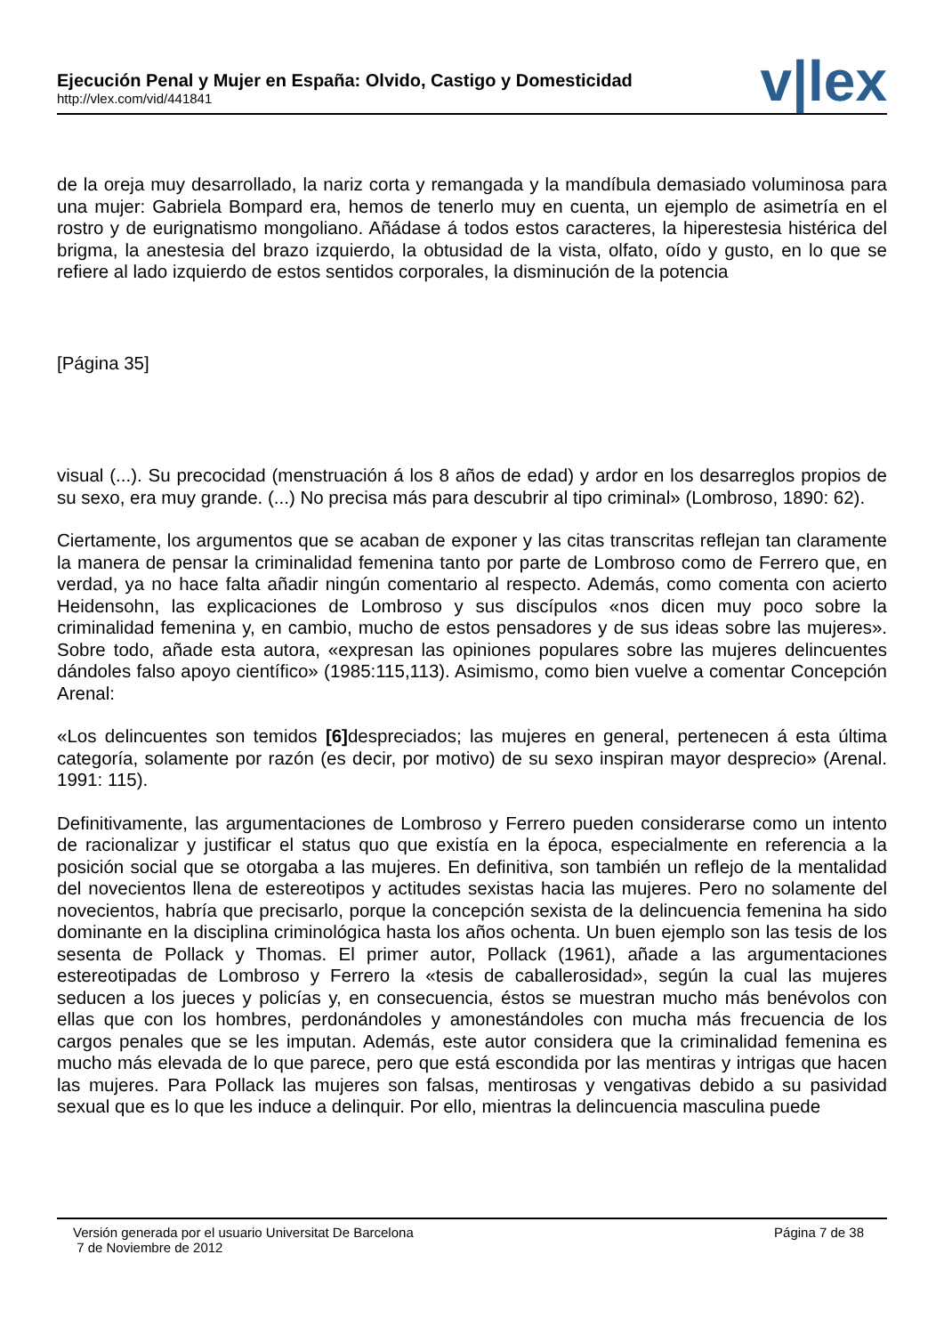Ejecución Penal y Mujer en España: Olvido, Castigo y Domesticidad
http://vlex.com/vid/441841
v|lex
de la oreja muy desarrollado, la nariz corta y remangada y la mandíbula demasiado voluminosa para una mujer: Gabriela Bompard era, hemos de tenerlo muy en cuenta, un ejemplo de asimetría en el rostro y de eurignatismo mongoliano. Añádase á todos estos caracteres, la hiperestesia histérica del brigma, la anestesia del brazo izquierdo, la obtusidad de la vista, olfato, oído y gusto, en lo que se refiere al lado izquierdo de estos sentidos corporales, la disminución de la potencia
[Página 35]
visual (...). Su precocidad (menstruación á los 8 años de edad) y ardor en los desarreglos propios de su sexo, era muy grande. (...) No precisa más para descubrir al tipo criminal» (Lombroso, 1890: 62).
Ciertamente, los argumentos que se acaban de exponer y las citas transcritas reflejan tan claramente la manera de pensar la criminalidad femenina tanto por parte de Lombroso como de Ferrero que, en verdad, ya no hace falta añadir ningún comentario al respecto. Además, como comenta con acierto Heidensohn, las explicaciones de Lombroso y sus discípulos «nos dicen muy poco sobre la criminalidad femenina y, en cambio, mucho de estos pensadores y de sus ideas sobre las mujeres». Sobre todo, añade esta autora, «expresan las opiniones populares sobre las mujeres delincuentes dándoles falso apoyo científico» (1985:115,113). Asimismo, como bien vuelve a comentar Concepción Arenal:
«Los delincuentes son temidos [6] despreciados; las mujeres en general, pertenecen á esta última categoría, solamente por razón (es decir, por motivo) de su sexo inspiran mayor desprecio» (Arenal. 1991: 115).
Definitivamente, las argumentaciones de Lombroso y Ferrero pueden considerarse como un intento de racionalizar y justificar el status quo que existía en la época, especialmente en referencia a la posición social que se otorgaba a las mujeres. En definitiva, son también un reflejo de la mentalidad del novecientos llena de estereotipos y actitudes sexistas hacia las mujeres. Pero no solamente del novecientos, habría que precisarlo, porque la concepción sexista de la delincuencia femenina ha sido dominante en la disciplina criminológica hasta los años ochenta. Un buen ejemplo son las tesis de los sesenta de Pollack y Thomas. El primer autor, Pollack (1961), añade a las argumentaciones estereotipadas de Lombroso y Ferrero la «tesis de caballerosidad», según la cual las mujeres seducen a los jueces y policías y, en consecuencia, éstos se muestran mucho más benévolos con ellas que con los hombres, perdonándoles y amonestándoles con mucha más frecuencia de los cargos penales que se les imputan. Además, este autor considera que la criminalidad femenina es mucho más elevada de lo que parece, pero que está escondida por las mentiras y intrigas que hacen las mujeres. Para Pollack las mujeres son falsas, mentirosas y vengativas debido a su pasividad sexual que es lo que les induce a delinquir. Por ello, mientras la delincuencia masculina puede
Versión generada por el usuario Universitat De Barcelona
7 de Noviembre de 2012
Página 7 de 38